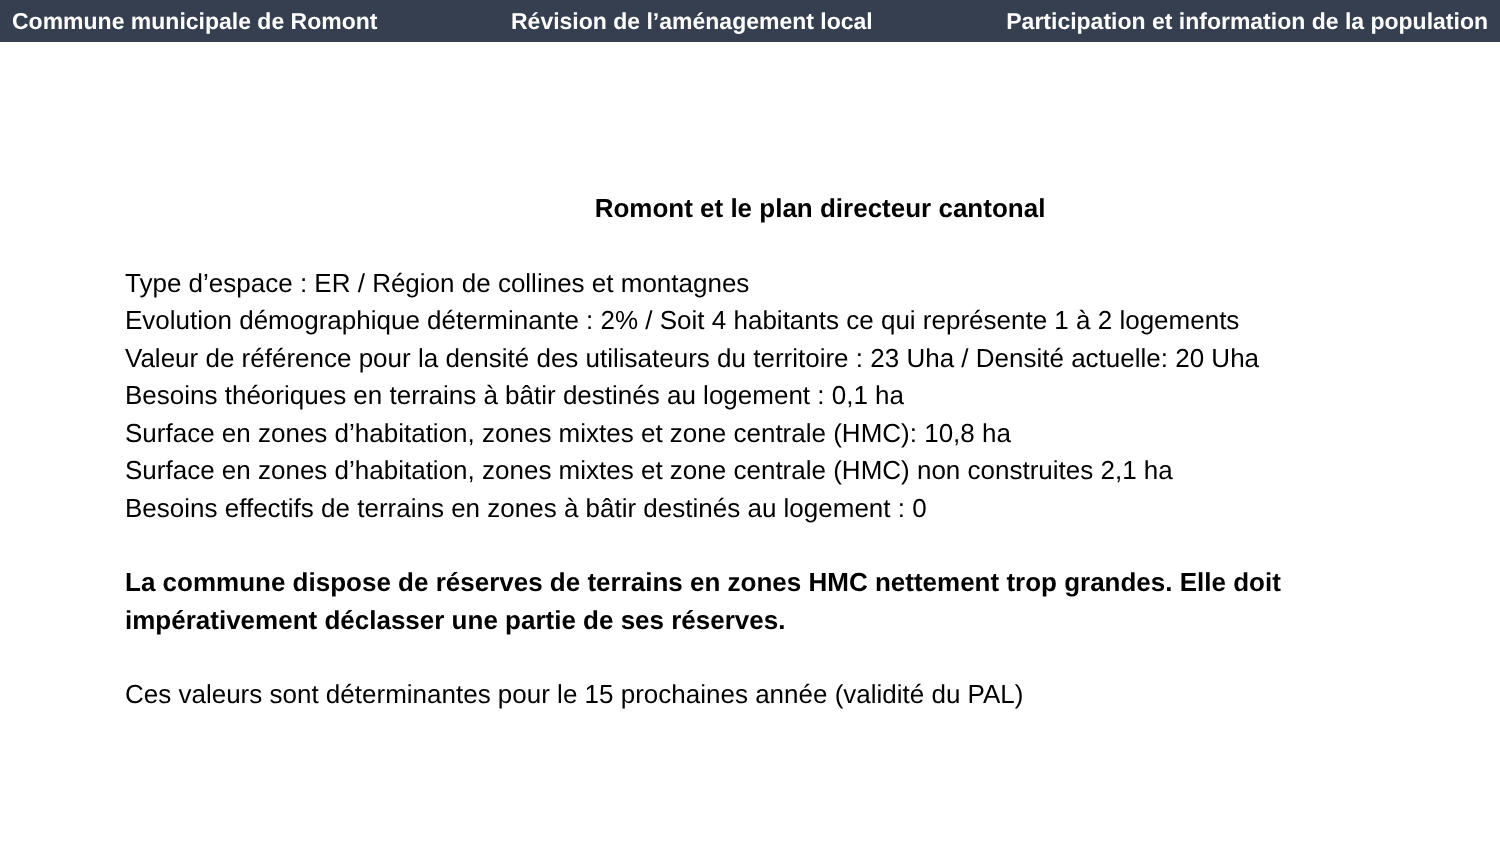Commune municipale de Romont Révision de l’aménagement local Participation et information de la population
Romont et le plan directeur cantonal
Type d’espace : ER / Région de collines et montagnes
Evolution démographique déterminante : 2% / Soit 4 habitants ce qui représente 1 à 2 logements
Valeur de référence pour la densité des utilisateurs du territoire : 23 Uha / Densité actuelle: 20 Uha
Besoins théoriques en terrains à bâtir destinés au logement : 0,1 ha
Surface en zones d’habitation, zones mixtes et zone centrale (HMC): 10,8 ha
Surface en zones d’habitation, zones mixtes et zone centrale (HMC) non construites 2,1 ha
Besoins effectifs de terrains en zones à bâtir destinés au logement : 0
La commune dispose de réserves de terrains en zones HMC nettement trop grandes. Elle doit impérativement déclasser une partie de ses réserves.
Ces valeurs sont déterminantes pour le 15 prochaines année (validité du PAL)